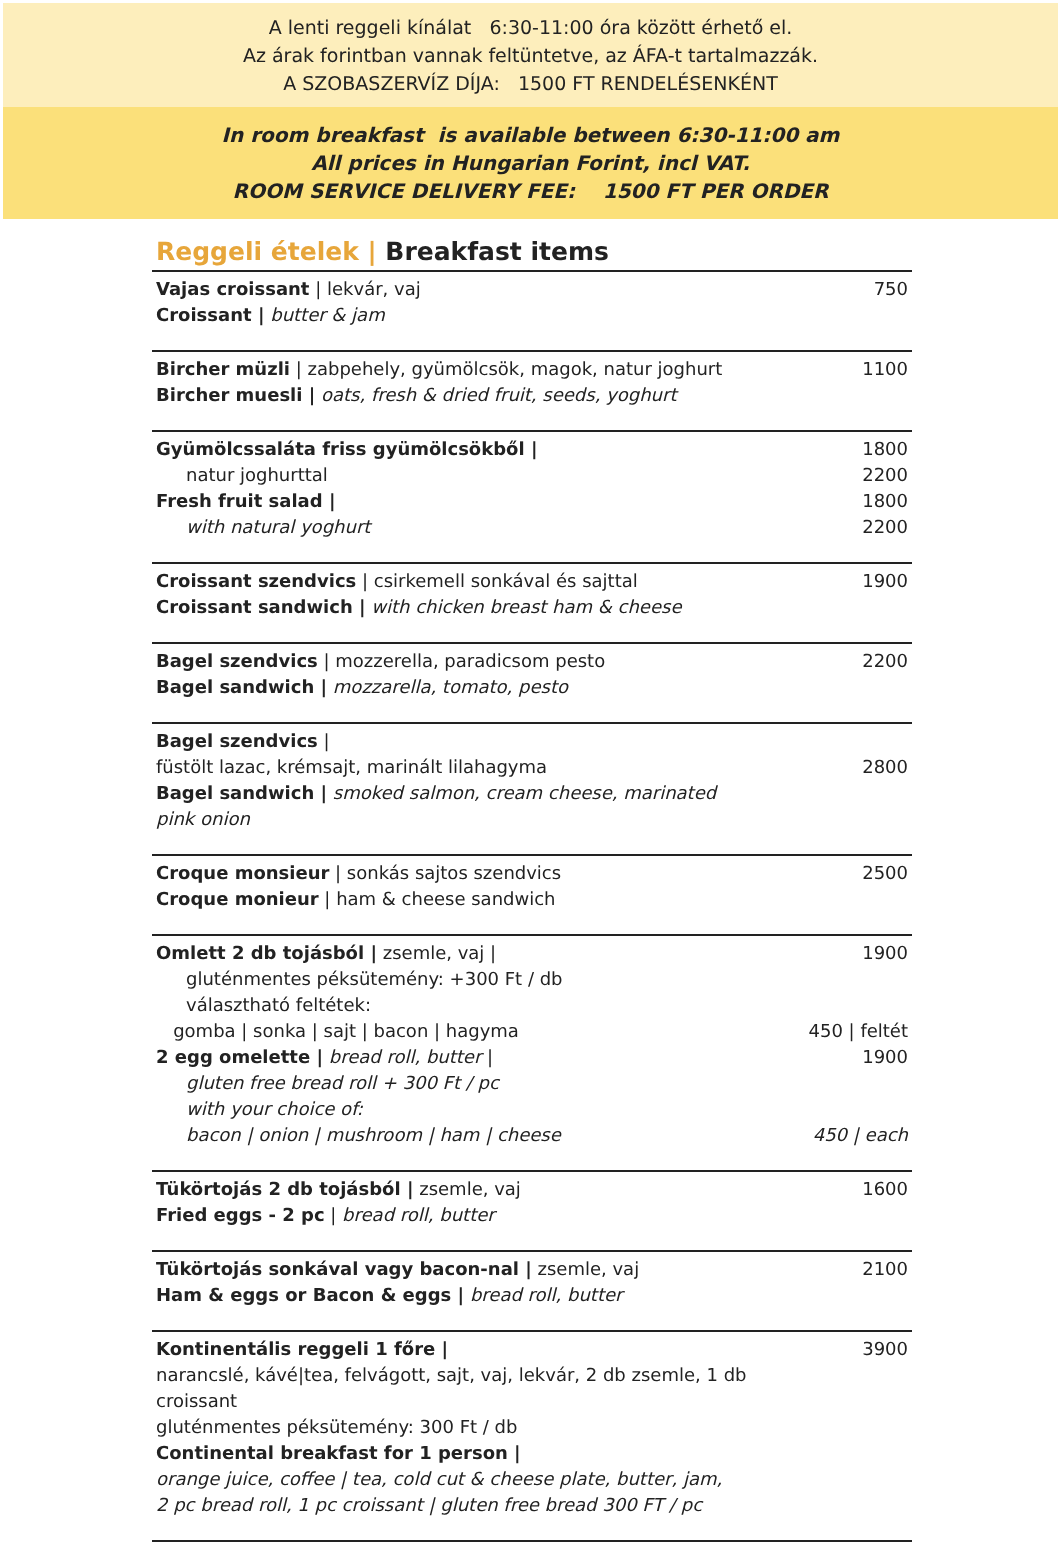A lenti reggeli kínálat 6:30-11:00 óra között érhető el.
Az árak forintban vannak feltüntetve, az ÁFA-t tartalmazzák.
A SZOBASZERVÍZ DÍJA: 1500 FT RENDELÉSENKÉNT
In room breakfast is available between 6:30-11:00 am
All prices in Hungarian Forint, incl VAT.
ROOM SERVICE DELIVERY FEE: 1500 FT PER ORDER
Reggeli ételek | Breakfast items
| Vajas croissant / lekvár, vaj Croissant / butter & jam | 750 |
| Bircher müzli / zabpehely, gyümölcsök, magok, natur joghurt Bircher muesli / oats, fresh & dried fruit, seeds, yoghurt | 1100 |
| Gyümölcssaláta friss gyümölcsökből / natur joghurttal Fresh fruit salad / with natural yoghurt | 1800 2200 1800 2200 |
| Croissant szendvics / csirkemell sonkával és sajttal Croissant sandwich / with chicken breast ham & cheese | 1900 |
| Bagel szendvics / mozzerella, paradicsom pesto Bagel sandwich / mozzarella, tomato, pesto | 2200 |
| Bagel szendvics / füstölt lazac, krémsajt, marinált lilahagyma Bagel sandwich / smoked salmon, cream cheese, marinated pink onion | 2800 |
| Croque monsieur / sonkás sajtos szendvics Croque monieur / ham & cheese sandwich | 2500 |
| Omlett 2 db tojásból / zsemle, vaj / gluténmentes péksütemény: +300 Ft / db választható feltétek: gomba / sonka / sajt / bacon / hagyma 2 egg omelette / bread roll, butter / gluten free bread roll + 300 Ft / pc with your choice of: bacon / onion / mushroom / ham / cheese | 1900 450 / feltét 1900 450 / each |
| Tükörtojás 2 db tojásból / zsemle, vaj Fried eggs - 2 pc / bread roll, butter | 1600 |
| Tükörtojás sonkával vagy bacon-nal / zsemle, vaj Ham & eggs or Bacon & eggs / bread roll, butter | 2100 |
| Kontinentális reggeli 1 főre / narancslé, kávé/tea, felvágott, sajt, vaj, lekvár, 2 db zsemle, 1 db croissant gluténmentes péksütemény: 300 Ft / db Continental breakfast for 1 person / orange juice, coffee / tea, cold cut & cheese plate, butter, jam, 2 pc bread roll, 1 pc croissant / gluten free bread 300 FT / pc | 3900 |